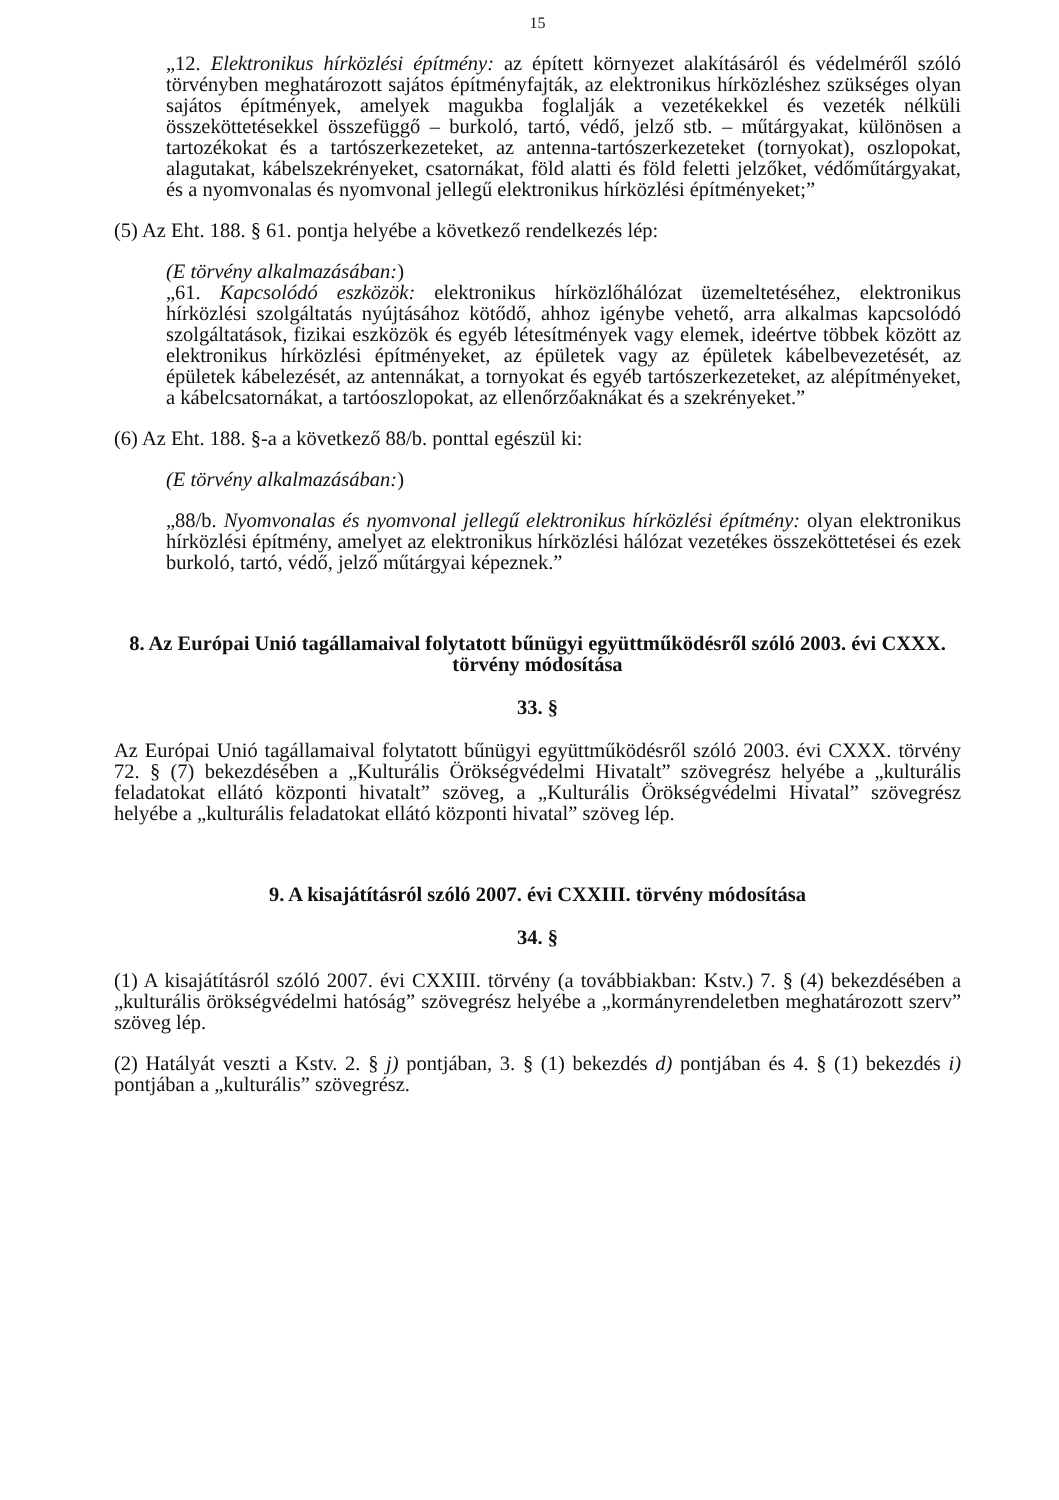15
„12. Elektronikus hírközlési építmény: az épített környezet alakításáról és védelméről szóló törvényben meghatározott sajátos építményfajták, az elektronikus hírközléshez szükséges olyan sajátos építmények, amelyek magukba foglalják a vezetékekkel és vezeték nélküli összeköttetésekkel összefüggő – burkoló, tartó, védő, jelző stb. – műtárgyakat, különösen a tartozékokat és a tartószerkezeteket, az antenna-tartószerkezeteket (tornyokat), oszlopokat, alagutakat, kábelszekrényeket, csatornákat, föld alatti és föld feletti jelzőket, védőműtárgyakat, és a nyomvonalas és nyomvonal jellegű elektronikus hírközlési építményeket;”
(5) Az Eht. 188. § 61. pontja helyébe a következő rendelkezés lép:
(E törvény alkalmazásában:)
„61. Kapcsolódó eszközök: elektronikus hírközlőhálózat üzemeltetéséhez, elektronikus hírközlési szolgáltatás nyújtásához kötődő, ahhoz igénybe vehető, arra alkalmas kapcsolódó szolgáltatások, fizikai eszközök és egyéb létesítmények vagy elemek, ideértve többek között az elektronikus hírközlési építményeket, az épületek vagy az épületek kábelbevezetését, az épületek kábelezését, az antennákat, a tornyokat és egyéb tartószerkezeteket, az alépítményeket, a kábelcsatornákat, a tartóoszlopokat, az ellenőrzőaknákat és a szekrényeket.”
(6) Az Eht. 188. §-a a következő 88/b. ponttal egészül ki:
(E törvény alkalmazásában:)
„88/b. Nyomvonalas és nyomvonal jellegű elektronikus hírközlési építmény: olyan elektronikus hírközlési építmény, amelyet az elektronikus hírközlési hálózat vezetékes összeköttetései és ezek burkoló, tartó, védő, jelző műtárgyai képeznek.”
8. Az Európai Unió tagállamaival folytatott bűnügyi együttműködésről szóló 2003. évi CXXX. törvény módosítása
33. §
Az Európai Unió tagállamaival folytatott bűnügyi együttműködésről szóló 2003. évi CXXX. törvény 72. § (7) bekezdésében a „Kulturális Örökségvédelmi Hivatalt” szövegrész helyébe a „kulturális feladatokat ellátó központi hivatalt” szöveg, a „Kulturális Örökségvédelmi Hivatal” szövegrész helyébe a „kulturális feladatokat ellátó központi hivatal” szöveg lép.
9. A kisajátításról szóló 2007. évi CXXIII. törvény módosítása
34. §
(1) A kisajátításról szóló 2007. évi CXXIII. törvény (a továbbiakban: Kstv.) 7. § (4) bekezdésében a „kulturális örökségvédelmi hatóság” szövegrész helyébe a „kormányrendeletben meghatározott szerv” szöveg lép.
(2) Hatályát veszti a Kstv. 2. § j) pontjában, 3. § (1) bekezdés d) pontjában és 4. § (1) bekezdés i) pontjában a „kulturális” szövegrész.